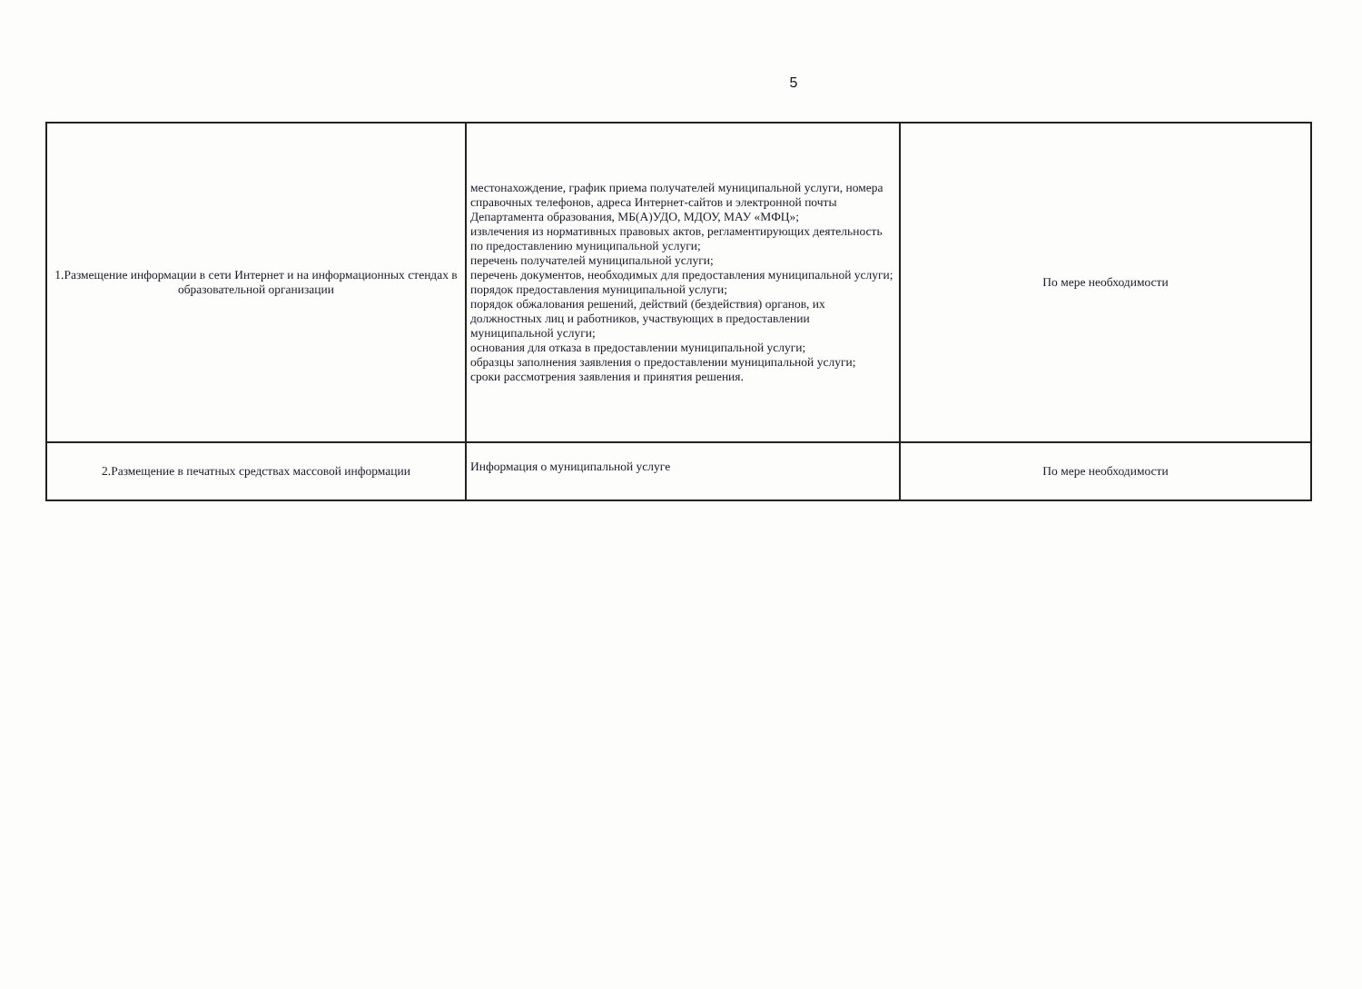5
| 1.Размещение информации в сети Интернет и на информационных стендах в образовательной организации | местонахождение, график приема получателей муниципальной услуги, номера справочных телефонов, адреса Интернет-сайтов и электронной почты Департамента образования, МБ(А)УДО, МДОУ, МАУ «МФЦ»; извлечения из нормативных правовых актов, регламентирующих деятельность по предоставлению муниципальной услуги; перечень получателей муниципальной услуги; перечень документов, необходимых для предоставления муниципальной услуги; порядок предоставления муниципальной услуги; порядок обжалования решений, действий (бездействия) органов, их должностных лиц и работников, участвующих в предоставлении муниципальной услуги; основания для отказа в предоставлении муниципальной услуги; образцы заполнения заявления о предоставлении муниципальной услуги; сроки рассмотрения заявления и принятия решения. | По мере необходимости |
| 2.Размещение в печатных средствах массовой информации | Информация о муниципальной услуге | По мере необходимости |